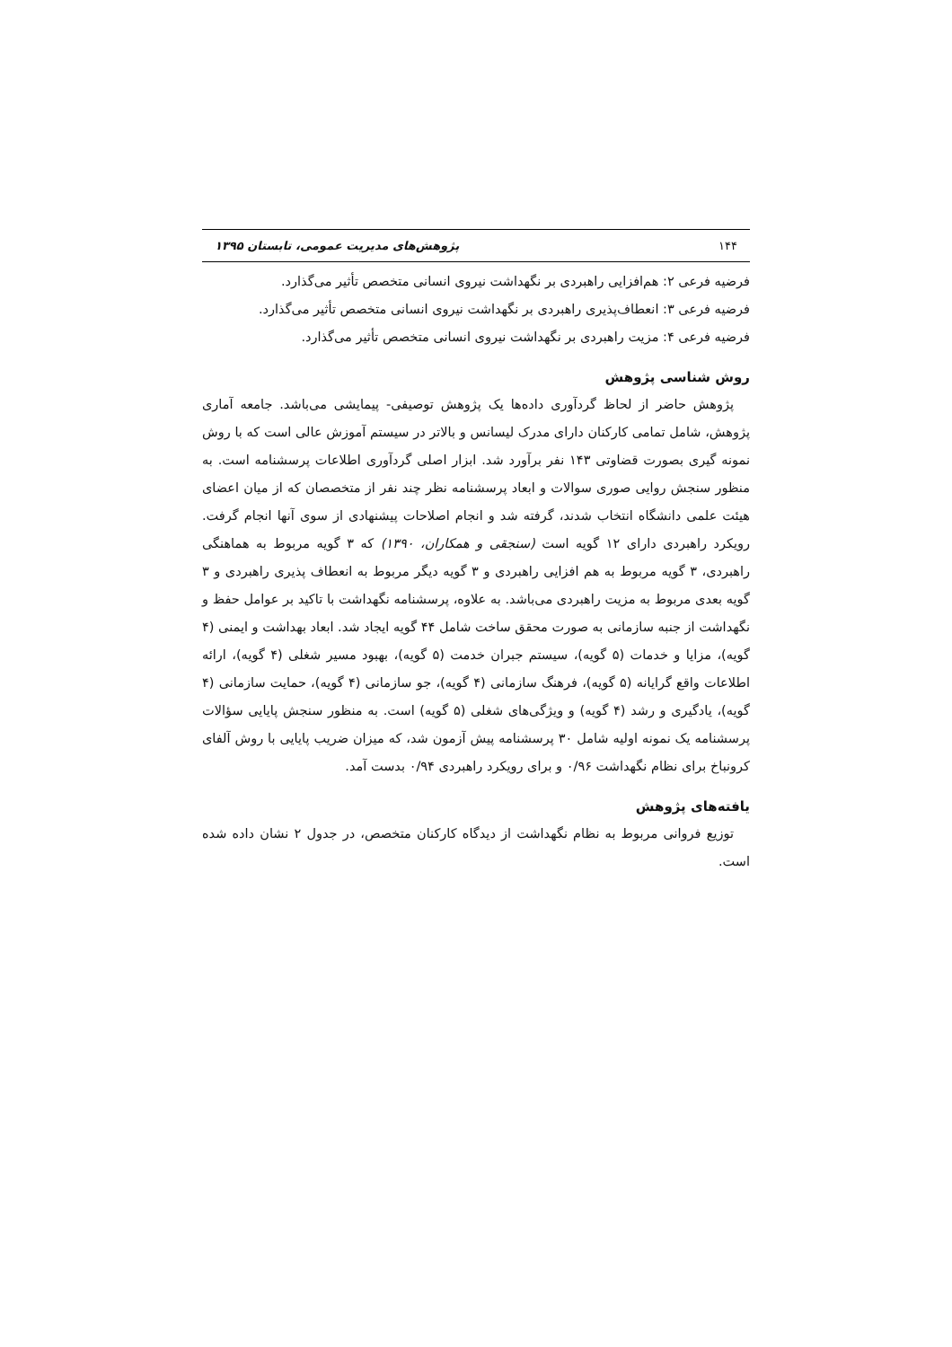۱۴۴ پژوهش‌های مدیریت عمومی، تابستان ۱۳۹۵
فرضیه فرعی ۲: هم‌افزایی راهبردی بر نگهداشت نیروی انسانی متخصص تأثیر می‌گذارد.
فرضیه فرعی ۳: انعطاف‌پذیری راهبردی بر نگهداشت نیروی انسانی متخصص تأثیر می‌گذارد.
فرضیه فرعی ۴: مزیت راهبردی بر نگهداشت نیروی انسانی متخصص تأثیر می‌گذارد.
روش شناسی پژوهش
پژوهش حاضر از لحاظ گردآوری داده‌ها یک پژوهش توصیفی- پیمایشی می‌باشد. جامعه آماری پژوهش، شامل تمامی کارکنان دارای مدرک لیسانس و بالاتر در سیستم آموزش عالی است که با روش نمونه گیری بصورت قضاوتی ۱۴۳ نفر برآورد شد. ابزار اصلی گردآوری اطلاعات پرسشنامه است. به منظور سنجش روایی صوری سوالات و ابعاد پرسشنامه نظر چند نفر از متخصصان که از میان اعضای هیئت علمی دانشگاه انتخاب شدند، گرفته شد و انجام اصلاحات پیشنهادی از سوی آنها انجام گرفت. رویکرد راهبردی دارای ۱۲ گویه است (سنجقی و همکاران، ۱۳۹۰) که ۳ گویه مربوط به هماهنگی راهبردی، ۳ گویه مربوط به هم افزایی راهبردی و ۳ گویه دیگر مربوط به انعطاف پذیری راهبردی و ۳ گویه بعدی مربوط به مزیت راهبردی می‌باشد. به علاوه، پرسشنامه نگهداشت با تاکید بر عوامل حفظ و نگهداشت از جنبه سازمانی به صورت محقق ساخت شامل ۴۴ گویه ایجاد شد. ابعاد بهداشت و ایمنی (۴ گویه)، مزایا و خدمات (۵ گویه)، سیستم جبران خدمت (۵ گویه)، بهبود مسیر شغلی (۴ گویه)، ارائه اطلاعات واقع گرایانه (۵ گویه)، فرهنگ سازمانی (۴ گویه)، جو سازمانی (۴ گویه)، حمایت سازمانی (۴ گویه)، یادگیری و رشد (۴ گویه) و ویژگی‌های شغلی (۵ گویه) است. به منظور سنجش پایایی سؤالات پرسشنامه یک نمونه اولیه شامل ۳۰ پرسشنامه پیش آزمون شد، که میزان ضریب پایایی با روش آلفای کرونباخ برای نظام نگهداشت ۰/۹۶ و برای رویکرد راهبردی ۰/۹۴ بدست آمد.
یافته‌های پژوهش
توزیع فروانی مربوط به نظام نگهداشت از دیدگاه کارکنان متخصص، در جدول ۲ نشان داده شده است.